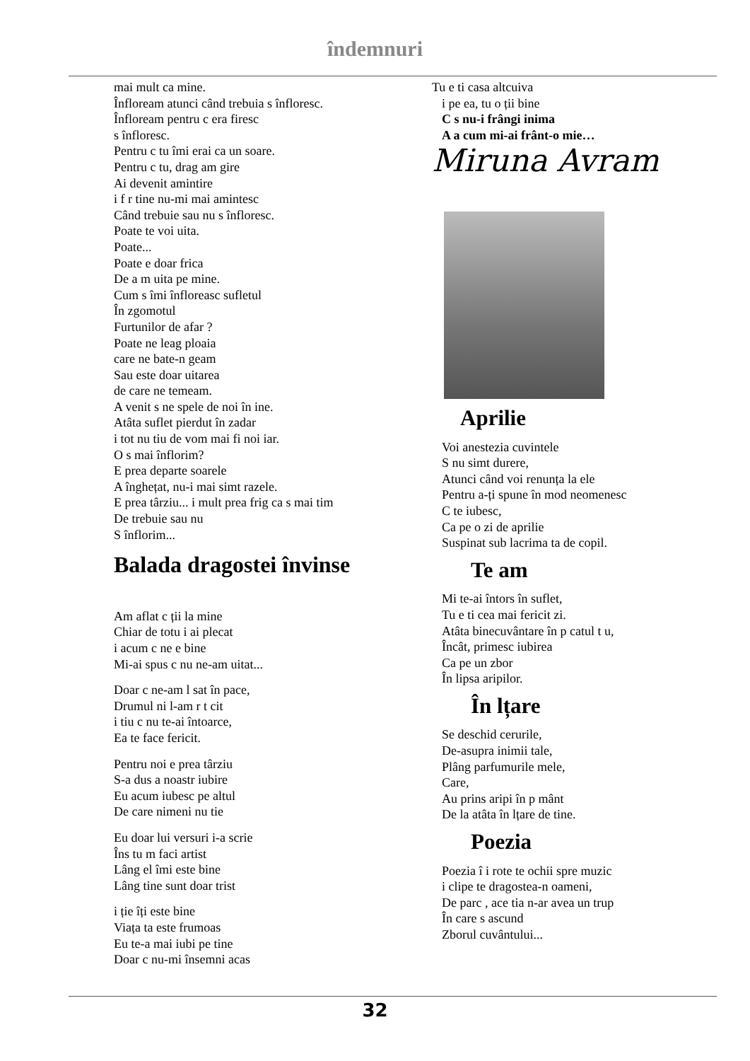îndemnuri
mai mult ca mine.
Înfloream atunci când trebuia s înfloresc.
Înfloream pentru c era firesc
s înfloresc.
Pentru c tu îmi erai ca un soare.
Pentru c tu, drag am gire
Ai devenit amintire
i f r tine nu-mi mai amintesc
Când trebuie sau nu s înfloresc.
Poate te voi uita.
Poate...
Poate e doar frica
De a m uita pe mine.
Cum s îmi înfloreasc sufletul
În zgomotul
Furtunilor de afar ?
Poate ne leag ploaia
care ne bate-n geam
Sau este doar uitarea
de care ne temeam.
A venit s ne spele de noi în ine.
Atâta suflet pierdut în zadar
i tot nu tiu de vom mai fi noi iar.
O s mai înflorim?
E prea departe soarele
A înghețat, nu-i mai simt razele.
E prea târziu... i mult prea frig ca s mai tim
De trebuie sau nu
S înflorim...
Balada dragostei învinse
Am aflat c ții la mine
Chiar de totu i ai plecat
i acum c ne e bine
Mi-ai spus c nu ne-am uitat...
Doar c ne-am l sat în pace,
Drumul ni l-am r t cit
i tiu c nu te-ai întoarce,
Ea te face fericit.
Pentru noi e prea târziu
S-a dus a noastr iubire
Eu acum iubesc pe altul
De care nimeni nu tie
Eu doar lui versuri i-a scrie
Îns tu m faci artist
Lâng el îmi este bine
Lâng tine sunt doar trist
i ție îți este bine
Viața ta este frumoas
Eu te-a mai iubi pe tine
Doar c nu-mi însemni acas
Tu e ti casa altcuiva
i pe ea, tu o ții bine
C s nu-i frângi inima
A a cum mi-ai frânt-o mie…
Miruna Avram
Aprilie
Voi anestezia cuvintele
S nu simt durere,
Atunci când voi renunța la ele
Pentru a-ți spune în mod neomenesc
C te iubesc,
Ca pe o zi de aprilie
Suspinat sub lacrima ta de copil.
Te am
Mi te-ai întors în suflet,
Tu e ti cea mai fericit zi.
Atâta binecuvântare în p catul t u,
Încât, primesc iubirea
Ca pe un zbor
În lipsa aripilor.
În lțare
Se deschid cerurile,
De-asupra inimii tale,
Plâng parfumurile mele,
Care,
Au prins aripi în p mânt
De la atâta în lțare de tine.
Poezia
Poezia î i rote te ochii spre muzic
i clipe te dragostea-n oameni,
De parc , ace tia n-ar avea un trup
În care s ascund
Zborul cuvântului...
32